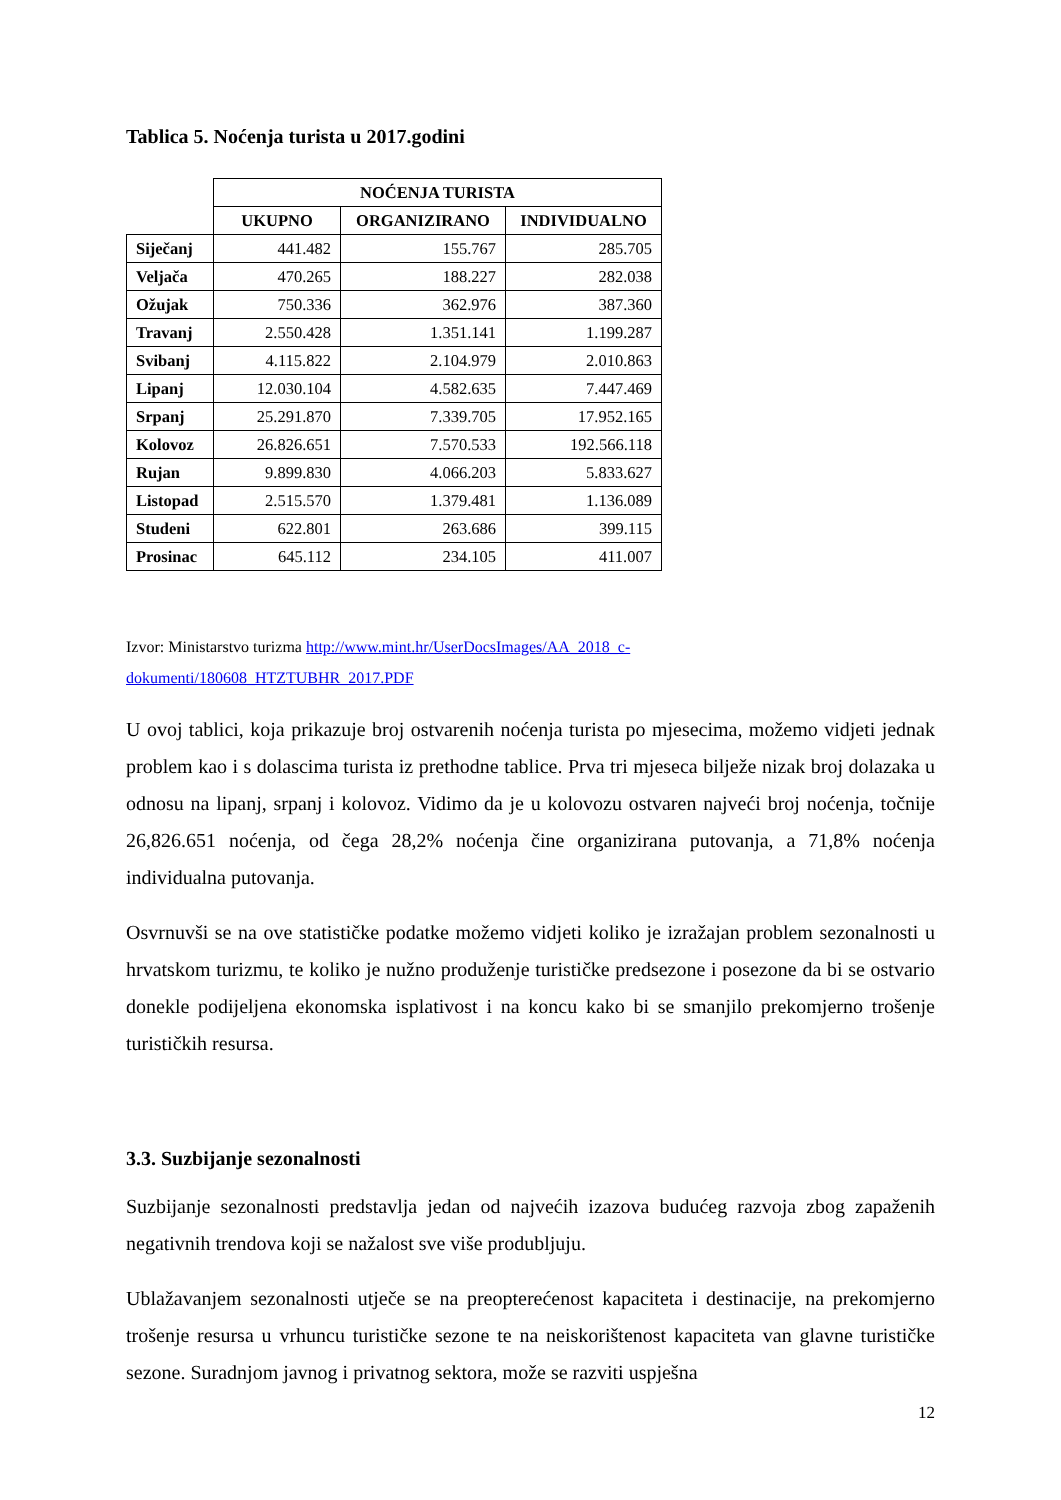Tablica 5. Noćenja turista u 2017.godini
| | NOĆENJA TURISTA | | |
| --- | --- | --- | --- |
| | UKUPNO | ORGANIZIRANO | INDIVIDUALNO |
| Siječanj | 441.482 | 155.767 | 285.705 |
| Veljača | 470.265 | 188.227 | 282.038 |
| Ožujak | 750.336 | 362.976 | 387.360 |
| Travanj | 2.550.428 | 1.351.141 | 1.199.287 |
| Svibanj | 4.115.822 | 2.104.979 | 2.010.863 |
| Lipanj | 12.030.104 | 4.582.635 | 7.447.469 |
| Srpanj | 25.291.870 | 7.339.705 | 17.952.165 |
| Kolovoz | 26.826.651 | 7.570.533 | 192.566.118 |
| Rujan | 9.899.830 | 4.066.203 | 5.833.627 |
| Listopad | 2.515.570 | 1.379.481 | 1.136.089 |
| Studeni | 622.801 | 263.686 | 399.115 |
| Prosinac | 645.112 | 234.105 | 411.007 |
Izvor: Ministarstvo turizma http://www.mint.hr/UserDocsImages/AA_2018_c-
dokumenti/180608_HTZTUBHR_2017.PDF
U ovoj tablici, koja prikazuje broj ostvarenih noćenja turista po mjesecima, možemo vidjeti jednak problem kao i s dolascima turista iz prethodne tablice. Prva tri mjeseca bilježe nizak broj dolazaka u odnosu na lipanj, srpanj i kolovoz. Vidimo da je u kolovozu ostvaren najveći broj noćenja, točnije 26,826.651 noćenja, od čega 28,2% noćenja čine organizirana putovanja, a 71,8% noćenja individualna putovanja.
Osvrnuvši se na ove statističke podatke možemo vidjeti koliko je izražajan problem sezonalnosti u hrvatskom turizmu, te koliko je nužno produženje turističke predsezone i posezone da bi se ostvario donekle podijeljena ekonomska isplativost i na koncu kako bi se smanjilo prekomjerno trošenje turističkih resursa.
3.3. Suzbijanje sezonalnosti
Suzbijanje sezonalnosti predstavlja jedan od najvećih izazova budućeg razvoja zbog zapaženih negativnih trendova koji se nažalost sve više produbljuju.
Ublažavanjem sezonalnosti utječe se na preopterećenost kapaciteta i destinacije, na prekomjerno trošenje resursa u vrhuncu turističke sezone te na neiskorištenost kapaciteta van glavne turističke sezone. Suradnjom javnog i privatnog sektora, može se razviti uspješna
12